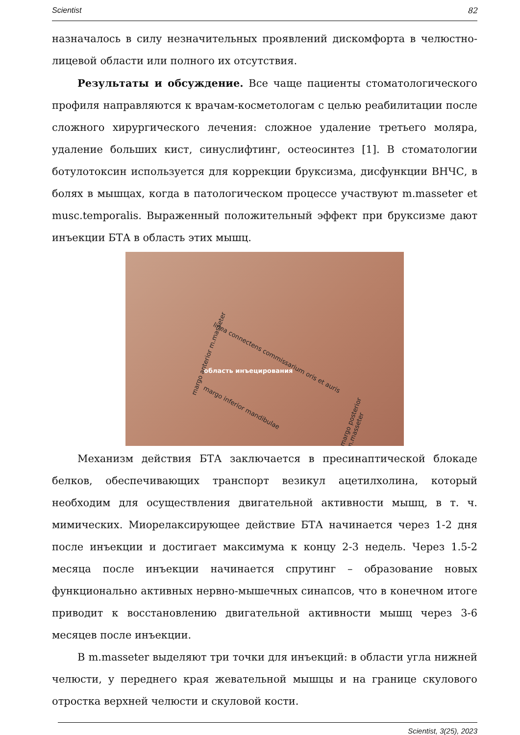Scientist 82
назначалось в силу незначительных проявлений дискомфорта в челюстно-лицевой области или полного их отсутствия.
Результаты и обсуждение. Все чаще пациенты стоматологического профиля направляются к врачам-косметологам с целью реабилитации после сложного хирургического лечения: сложное удаление третьего моляра, удаление больших кист, синуслифтинг, остеосинтез [1]. В стоматологии ботулотоксин используется для коррекции бруксизма, дисфункции ВНЧС, в болях в мышцах, когда в патологическом процессе участвуют m.masseter et musc.temporalis. Выраженный положительный эффект при бруксизме дают инъекции БТА в область этих мышц.
linea connectens commissarium oris et auris
margo anterior m.masseter
область инъецирования
margo inferior mandibulae
margo posterior m.masseter
Механизм действия БТА заключается в пресинаптической блокаде белков, обеспечивающих транспорт везикул ацетилхолина, который необходим для осуществления двигательной активности мышц, в т. ч. мимических. Миорелаксирующее действие БТА начинается через 1-2 дня после инъекции и достигает максимума к концу 2-3 недель. Через 1.5-2 месяца после инъекции начинается спрутинг – образование новых функционально активных нервно-мышечных синапсов, что в конечном итоге приводит к восстановлению двигательной активности мышц через 3-6 месяцев после инъекции.
В m.masseter выделяют три точки для инъекций: в области угла нижней челюсти, у переднего края жевательной мышцы и на границе скулового отростка верхней челюсти и скуловой кости.
Scientist, 3(25), 2023